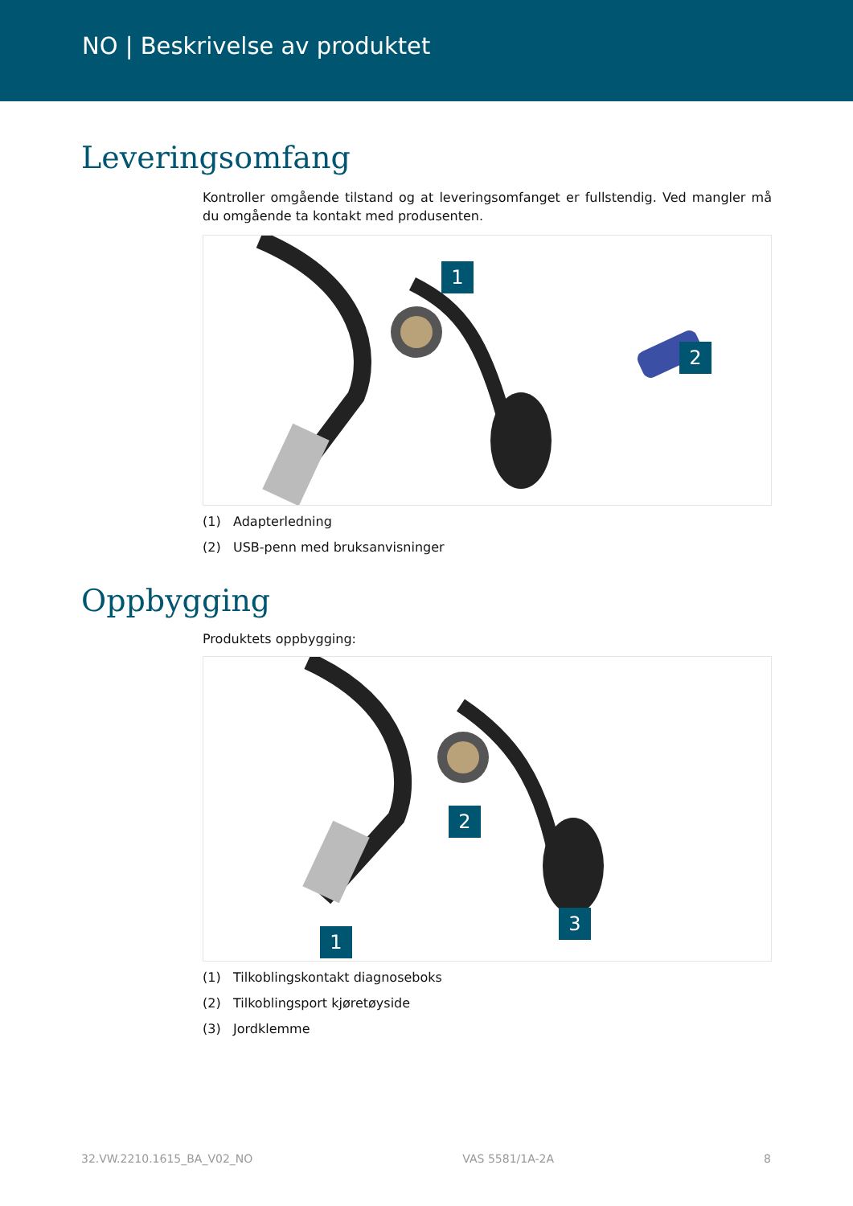NO | Beskrivelse av produktet
Leveringsomfang
Kontroller omgående tilstand og at leveringsomfanget er fullstendig. Ved mangler må du omgående ta kontakt med produsenten.
1
2
(1) Adapterledning
(2) USB-penn med bruksanvisninger
Oppbygging
Produktets oppbygging:
1
2
3
(1) Tilkoblingskontakt diagnoseboks
(2) Tilkoblingsport kjøretøyside
(3) Jordklemme
32.VW.2210.1615_BA_V02_NO VAS 5581/1A-2A 8